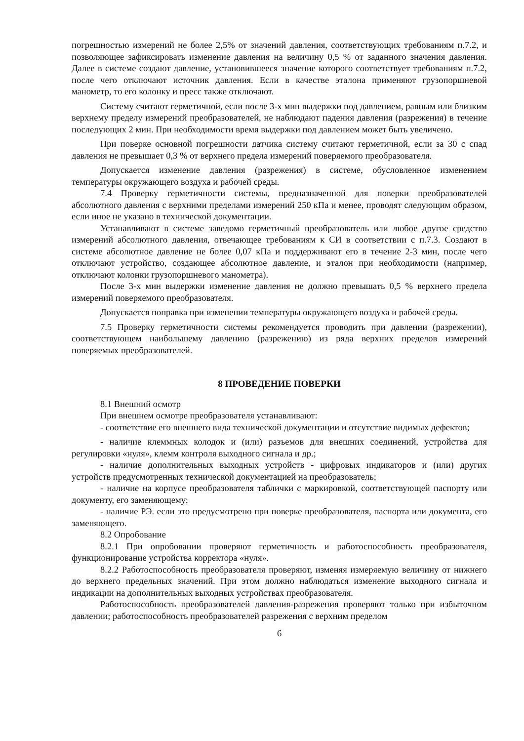погрешностью измерений не более 2,5% от значений давления, соответствующих требованиям п.7.2, и позволяющее зафиксировать изменение давления на величину 0,5 % от заданного значения давления. Далее в системе создают давление, установившееся значение которого соответствует требованиям п.7.2, после чего отключают источник давления. Если в качестве эталона применяют грузопоршневой манометр, то его колонку и пресс также отключают.
Систему считают герметичной, если после 3-х мин выдержки под давлением, равным или близким верхнему пределу измерений преобразователей, не наблюдают падения давления (разрежения) в течение последующих 2 мин. При необходимости время выдержки под давлением может быть увеличено.
При поверке основной погрешности датчика систему считают герметичной, если за 30 с спад давления не превышает 0,3 % от верхнего предела измерений поверяемого преобразователя.
Допускается изменение давления (разрежения) в системе, обусловленное изменением температуры окружающего воздуха и рабочей среды.
7.4 Проверку герметичности системы, предназначенной для поверки преобразователей абсолютного давления с верхними пределами измерений 250 кПа и менее, проводят следующим образом, если иное не указано в технической документации.
Устанавливают в системе заведомо герметичный преобразователь или любое другое средство измерений абсолютного давления, отвечающее требованиям к СИ в соответствии с п.7.3. Создают в системе абсолютное давление не более 0,07 кПа и поддерживают его в течение 2-3 мин, после чего отключают устройство, создающее абсолютное давление, и эталон при необходимости (например, отключают колонки грузопоршневого манометра).
После 3-х мин выдержки изменение давления не должно превышать 0,5 % верхнего предела измерений поверяемого преобразователя.
Допускается поправка при изменении температуры окружающего воздуха и рабочей среды.
7.5 Проверку герметичности системы рекомендуется проводить при давлении (разрежении), соответствующем наибольшему давлению (разрежению) из ряда верхних пределов измерений поверяемых преобразователей.
8 ПРОВЕДЕНИЕ ПОВЕРКИ
8.1 Внешний осмотр
При внешнем осмотре преобразователя устанавливают:
- соответствие его внешнего вида технической документации и отсутствие видимых дефектов;
- наличие клеммных колодок и (или) разъемов для внешних соединений, устройства для регулировки «нуля», клемм контроля выходного сигнала и др.;
- наличие дополнительных выходных устройств - цифровых индикаторов и (или) других устройств предусмотренных технической документацией на преобразователь;
- наличие на корпусе преобразователя таблички с маркировкой, соответствующей паспорту или документу, его заменяющему;
- наличие РЭ. если это предусмотрено при поверке преобразователя, паспорта или документа, его заменяющего.
8.2 Опробование
8.2.1 При опробовании проверяют герметичность и работоспособность преобразователя, функционирование устройства корректора «нуля».
8.2.2 Работоспособность преобразователя проверяют, изменяя измеряемую величину от нижнего до верхнего предельных значений. При этом должно наблюдаться изменение выходного сигнала и индикации на дополнительных выходных устройствах преобразователя.
Работоспособность преобразователей давления-разрежения проверяют только при избыточном давлении; работоспособность преобразователей разрежения с верхним пределом
6